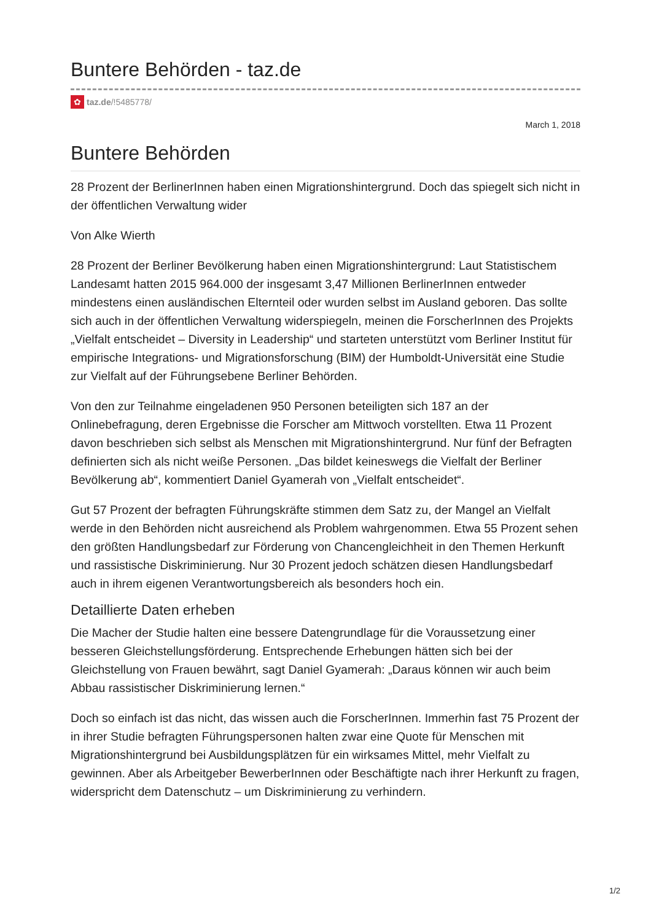Buntere Behörden - taz.de
✿ taz.de /!5485778/
March 1, 2018
Buntere Behörden
28 Prozent der BerlinerInnen haben einen Migrationshintergrund. Doch das spiegelt sich nicht in der öffentlichen Verwaltung wider
Von Alke Wierth
28 Prozent der Berliner Bevölkerung haben einen Migrationshintergrund: Laut Statistischem Landesamt hatten 2015 964.000 der insgesamt 3,47 Millionen BerlinerInnen entweder mindestens einen ausländischen Elternteil oder wurden selbst im Ausland geboren. Das sollte sich auch in der öffentlichen Verwaltung widerspiegeln, meinen die ForscherInnen des Projekts „Vielfalt entscheidet – Diversity in Leadership“ und starteten unterstützt vom Berliner Institut für empirische Integrations- und Migrationsforschung (BIM) der Humboldt-Universität eine Studie zur Vielfalt auf der Führungsebene Berliner Behörden.
Von den zur Teilnahme eingeladenen 950 Personen beteiligten sich 187 an der Onlinebefragung, deren Ergebnisse die Forscher am Mittwoch vorstellten. Etwa 11 Prozent davon beschrieben sich selbst als Menschen mit Migrationshintergrund. Nur fünf der Befragten definierten sich als nicht weiße Personen. „Das bildet keineswegs die Vielfalt der Berliner Bevölkerung ab“, kommentiert Daniel Gyamerah von „Vielfalt entscheidet“.
Gut 57 Prozent der befragten Führungskräfte stimmen dem Satz zu, der Mangel an Vielfalt werde in den Behörden nicht ausreichend als Problem wahrgenommen. Etwa 55 Prozent sehen den größten Handlungsbedarf zur Förderung von Chancengleichheit in den Themen Herkunft und rassistische Diskriminierung. Nur 30 Prozent jedoch schätzen diesen Handlungsbedarf auch in ihrem eigenen Verantwortungsbereich als besonders hoch ein.
Detaillierte Daten erheben
Die Macher der Studie halten eine bessere Datengrundlage für die Voraussetzung einer besseren Gleichstellungsförderung. Entsprechende Erhebungen hätten sich bei der Gleichstellung von Frauen bewährt, sagt Daniel Gyamerah: „Daraus können wir auch beim Abbau rassistischer Diskriminierung lernen.“
Doch so einfach ist das nicht, das wissen auch die ForscherInnen. Immerhin fast 75 Prozent der in ihrer Studie befragten Führungspersonen halten zwar eine Quote für Menschen mit Migrationshintergrund bei Ausbildungsplätzen für ein wirksames Mittel, mehr Vielfalt zu gewinnen. Aber als Arbeitgeber BewerberInnen oder Beschäftigte nach ihrer Herkunft zu fragen, widerspricht dem Datenschutz – um Diskriminierung zu verhindern.
1/2